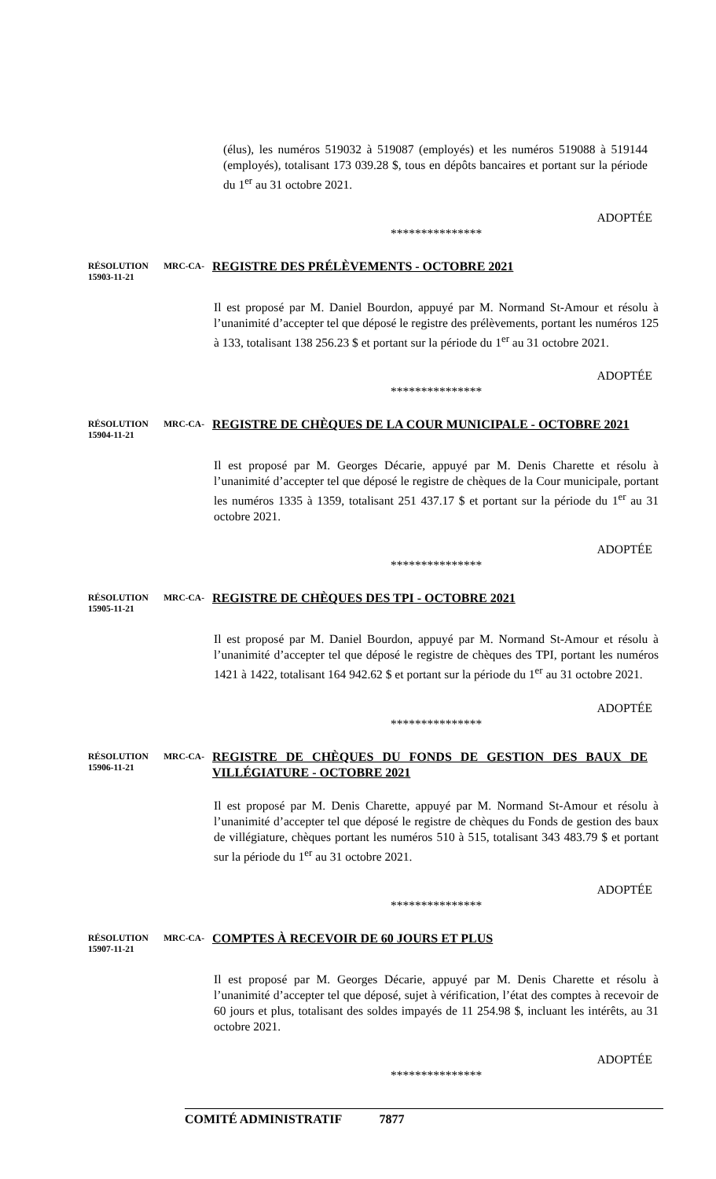(élus), les numéros 519032 à 519087 (employés) et les numéros 519088 à 519144 (employés), totalisant 173 039.28 $, tous en dépôts bancaires et portant sur la période du 1<sup>er</sup> au 31 octobre 2021.
ADOPTÉE
***************
RÉSOLUTION MRC-CA- 15903-11-21
REGISTRE DES PRÉLÈVEMENTS - OCTOBRE 2021
Il est proposé par M. Daniel Bourdon, appuyé par M. Normand St-Amour et résolu à l’unanimité d’accepter tel que déposé le registre des prélèvements, portant les numéros 125 à 133, totalisant 138 256.23 $ et portant sur la période du 1<sup>er</sup> au 31 octobre 2021.
ADOPTÉE
***************
RÉSOLUTION MRC-CA- 15904-11-21
REGISTRE DE CHÈQUES DE LA COUR MUNICIPALE - OCTOBRE 2021
Il est proposé par M. Georges Décarie, appuyé par M. Denis Charette et résolu à l’unanimité d’accepter tel que déposé le registre de chèques de la Cour municipale, portant les numéros 1335 à 1359, totalisant 251 437.17 $ et portant sur la période du 1<sup>er</sup> au 31 octobre 2021.
ADOPTÉE
***************
RÉSOLUTION MRC-CA- 15905-11-21
REGISTRE DE CHÈQUES DES TPI - OCTOBRE 2021
Il est proposé par M. Daniel Bourdon, appuyé par M. Normand St-Amour et résolu à l’unanimité d’accepter tel que déposé le registre de chèques des TPI, portant les numéros 1421 à 1422, totalisant 164 942.62 $ et portant sur la période du 1<sup>er</sup> au 31 octobre 2021.
ADOPTÉE
***************
RÉSOLUTION MRC-CA- 15906-11-21
REGISTRE DE CHÈQUES DU FONDS DE GESTION DES BAUX DE VILLÉGIATURE - OCTOBRE 2021
Il est proposé par M. Denis Charette, appuyé par M. Normand St-Amour et résolu à l’unanimité d’accepter tel que déposé le registre de chèques du Fonds de gestion des baux de villégiature, chèques portant les numéros 510 à 515, totalisant 343 483.79 $ et portant sur la période du 1<sup>er</sup> au 31 octobre 2021.
ADOPTÉE
***************
RÉSOLUTION MRC-CA- 15907-11-21
COMPTES À RECEVOIR DE 60 JOURS ET PLUS
Il est proposé par M. Georges Décarie, appuyé par M. Denis Charette et résolu à l’unanimité d’accepter tel que déposé, sujet à vérification, l’état des comptes à recevoir de 60 jours et plus, totalisant des soldes impayés de 11 254.98 $, incluant les intérêts, au 31 octobre 2021.
ADOPTÉE
***************
COMITÉ ADMINISTRATIF 7877